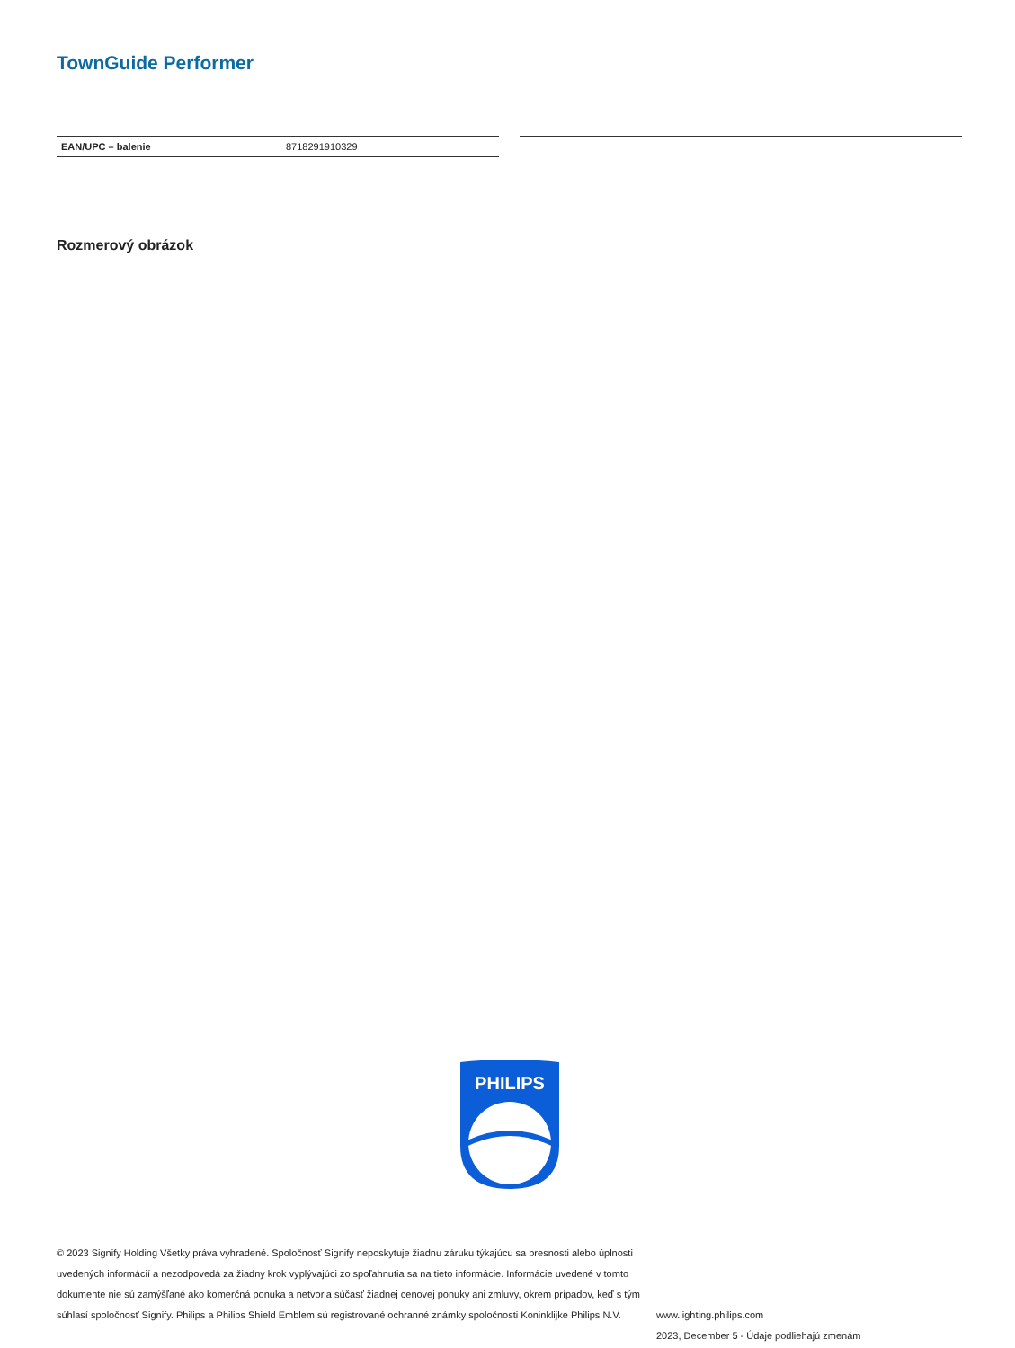TownGuide Performer
| EAN/UPC – balenie | 8718291910329 |
Rozmerový obrázok
PHILIPS
© 2023 Signify Holding Všetky práva vyhradené. Spoločnosť Signify neposkytuje žiadnu záruku týkajúcu sa presnosti alebo úplnosti uvedených informácií a nezodpovedá za žiadny krok vyplývajúci zo spoľahnutia sa na tieto informácie. Informácie uvedené v tomto dokumente nie sú zamýšľané ako komerčná ponuka a netvoria súčasť žiadnej cenovej ponuky ani zmluvy, okrem prípadov, keď s tým súhlasí spoločnosť Signify. Philips a Philips Shield Emblem sú registrované ochranné známky spoločnosti Koninklijke Philips N.V.
www.lighting.philips.com
2023, December 5 - Údaje podliehajú zmenám